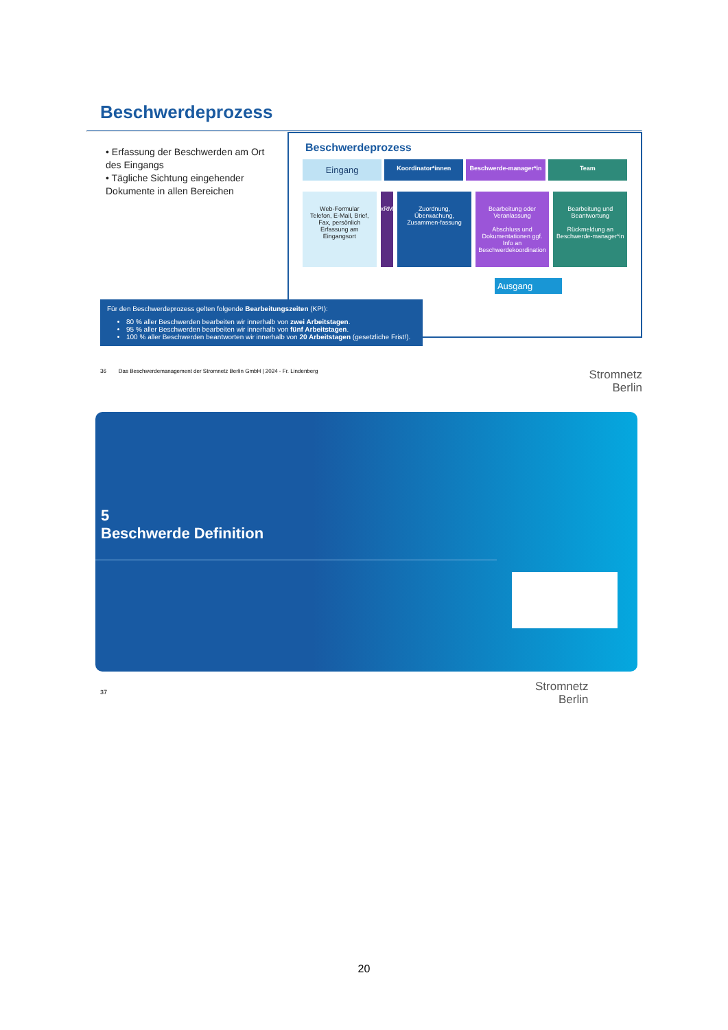Beschwerdeprozess
• Erfassung der Beschwerden am Ort des Eingangs
• Tägliche Sichtung eingehender Dokumente in allen Bereichen
Beschwerdeprozess
Eingang
Koordinator*innen Beschwerde-manager*in Team
Web-Formular
Telefon, E-Mail, Brief, Fax, persönlich
Erfassung am Eingangsort
xRM Zuordnung, Überwachung, Zusammen-fassung
Bearbeitung oder Veranlassung
Abschluss und Dokumentationen ggf. Info an Beschwerdekoordination
Bearbeitung und Beantwortung
Rückmeldung an Beschwerde-manager*in
Ausgang
Für den Beschwerdeprozess gelten folgende Bearbeitungszeiten (KPI):
80 % aller Beschwerden bearbeiten wir innerhalb von zwei Arbeitstagen.
95 % aller Beschwerden bearbeiten wir innerhalb von fünf Arbeitstagen.
100 % aller Beschwerden beantworten wir innerhalb von 20 Arbeitstagen (gesetzliche Frist!).
36 Das Beschwerdemanagement der Stromnetz Berlin GmbH | 2024 - Fr. Lindenberg Stromnetz
Berlin
5
Beschwerde Definition
37
Stromnetz
Berlin
20